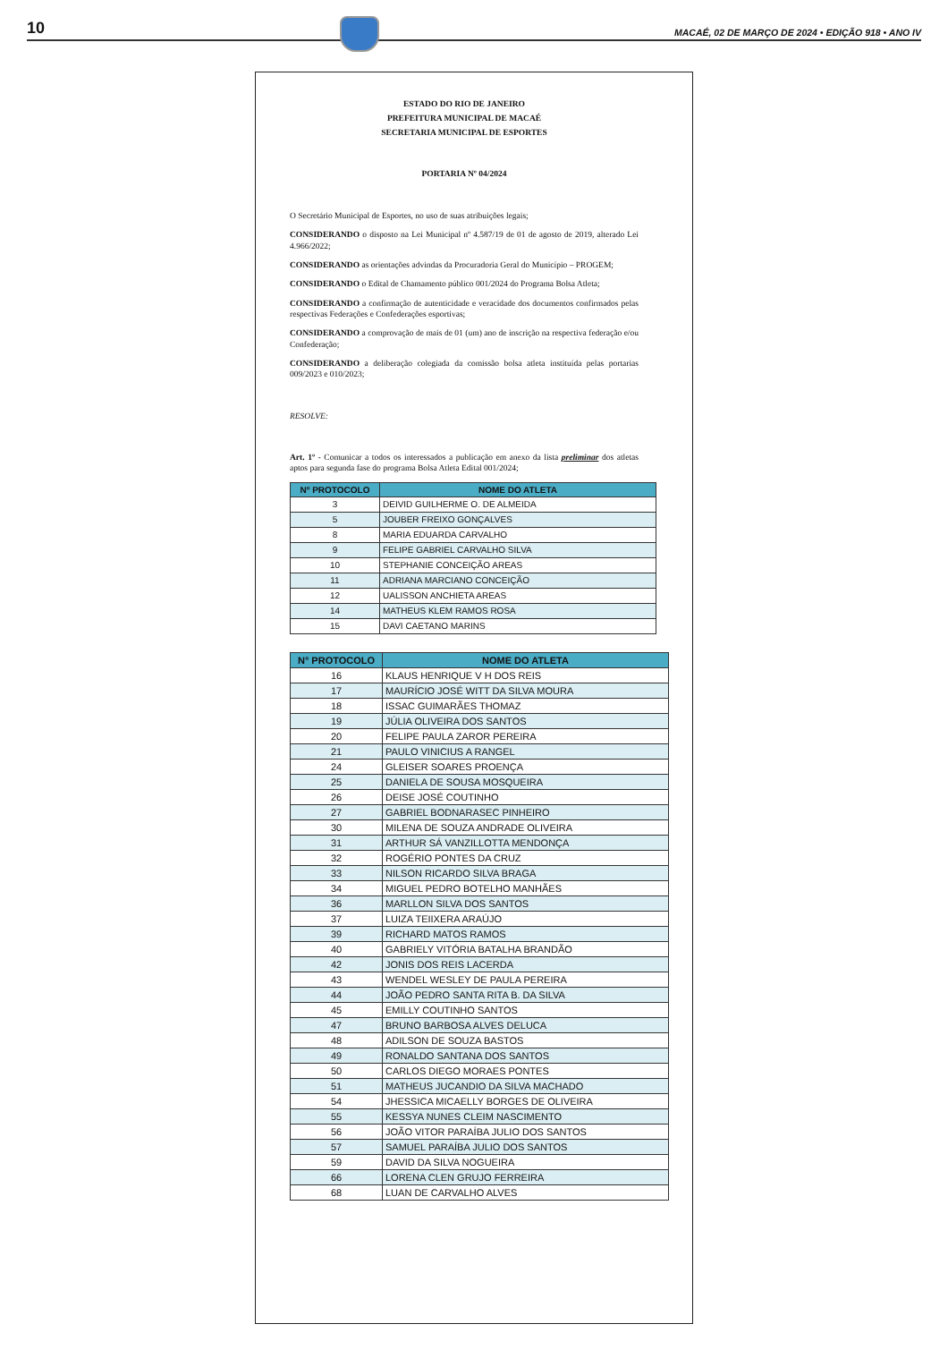10
MACAÉ, 02 DE MARÇO DE 2024 • EDIÇÃO 918 • ANO IV
ESTADO DO RIO DE JANEIRO
PREFEITURA MUNICIPAL DE MACAÉ
SECRETARIA MUNICIPAL DE ESPORTES
PORTARIA Nº 04/2024
O Secretário Municipal de Esportes, no uso de suas atribuições legais;
CONSIDERANDO o disposto na Lei Municipal nº 4.587/19 de 01 de agosto de 2019, alterado Lei 4.966/2022;
CONSIDERANDO as orientações advindas da Procuradoria Geral do Município – PROGEM;
CONSIDERANDO o Edital de Chamamento público 001/2024 do Programa Bolsa Atleta;
CONSIDERANDO a confirmação de autenticidade e veracidade dos documentos confirmados pelas respectivas Federações e Confederações esportivas;
CONSIDERANDO a comprovação de mais de 01 (um) ano de inscrição na respectiva federação e/ou Confederação;
CONSIDERANDO a deliberação colegiada da comissão bolsa atleta instituída pelas portarias 009/2023 e 010/2023;
RESOLVE:
Art. 1º - Comunicar a todos os interessados a publicação em anexo da lista preliminar dos atletas aptos para segunda fase do programa Bolsa Atleta Edital 001/2024;
| Nº PROTOCOLO | NOME DO ATLETA |
| --- | --- |
| 3 | DEIVID GUILHERME O. DE ALMEIDA |
| 5 | JOUBER FREIXO GONÇALVES |
| 8 | MARIA EDUARDA CARVALHO |
| 9 | FELIPE GABRIEL CARVALHO SILVA |
| 10 | STEPHANIE CONCEIÇÃO AREAS |
| 11 | ADRIANA MARCIANO CONCEIÇÃO |
| 12 | UALISSON ANCHIETA AREAS |
| 14 | MATHEUS KLEM RAMOS ROSA |
| 15 | DAVI CAETANO MARINS |
| N° PROTOCOLO | NOME DO ATLETA |
| --- | --- |
| 16 | KLAUS HENRIQUE V H DOS REIS |
| 17 | MAURÍCIO JOSÉ WITT DA SILVA MOURA |
| 18 | ISSAC GUIMARÃES THOMAZ |
| 19 | JÚLIA OLIVEIRA DOS SANTOS |
| 20 | FELIPE PAULA ZAROR PEREIRA |
| 21 | PAULO VINICIUS A RANGEL |
| 24 | GLEISER SOARES PROENÇA |
| 25 | DANIELA DE SOUSA MOSQUEIRA |
| 26 | DEISE JOSÉ COUTINHO |
| 27 | GABRIEL BODNARASEC PINHEIRO |
| 30 | MILENA DE SOUZA ANDRADE OLIVEIRA |
| 31 | ARTHUR SÁ VANZILLOTTA MENDONÇA |
| 32 | ROGÉRIO PONTES DA CRUZ |
| 33 | NILSON RICARDO SILVA BRAGA |
| 34 | MIGUEL PEDRO BOTELHO MANHÃES |
| 36 | MARLLON SILVA DOS SANTOS |
| 37 | LUIZA TEIIXERA ARAÚJO |
| 39 | RICHARD MATOS RAMOS |
| 40 | GABRIELY VITÓRIA BATALHA BRANDÃO |
| 42 | JONIS DOS REIS LACERDA |
| 43 | WENDEL WESLEY DE PAULA PEREIRA |
| 44 | JOÃO PEDRO SANTA RITA B. DA SILVA |
| 45 | EMILLY COUTINHO SANTOS |
| 47 | BRUNO BARBOSA ALVES DELUCA |
| 48 | ADILSON DE SOUZA BASTOS |
| 49 | RONALDO SANTANA DOS SANTOS |
| 50 | CARLOS DIEGO MORAES PONTES |
| 51 | MATHEUS JUCANDIO DA SILVA MACHADO |
| 54 | JHESSICA MICAELLY BORGES DE OLIVEIRA |
| 55 | KESSYA NUNES CLEIM NASCIMENTO |
| 56 | JOÃO VITOR PARAÍBA JULIO DOS SANTOS |
| 57 | SAMUEL PARAÍBA JULIO DOS SANTOS |
| 59 | DAVID DA SILVA NOGUEIRA |
| 66 | LORENA CLEN GRUJO FERREIRA |
| 68 | LUAN DE CARVALHO ALVES |